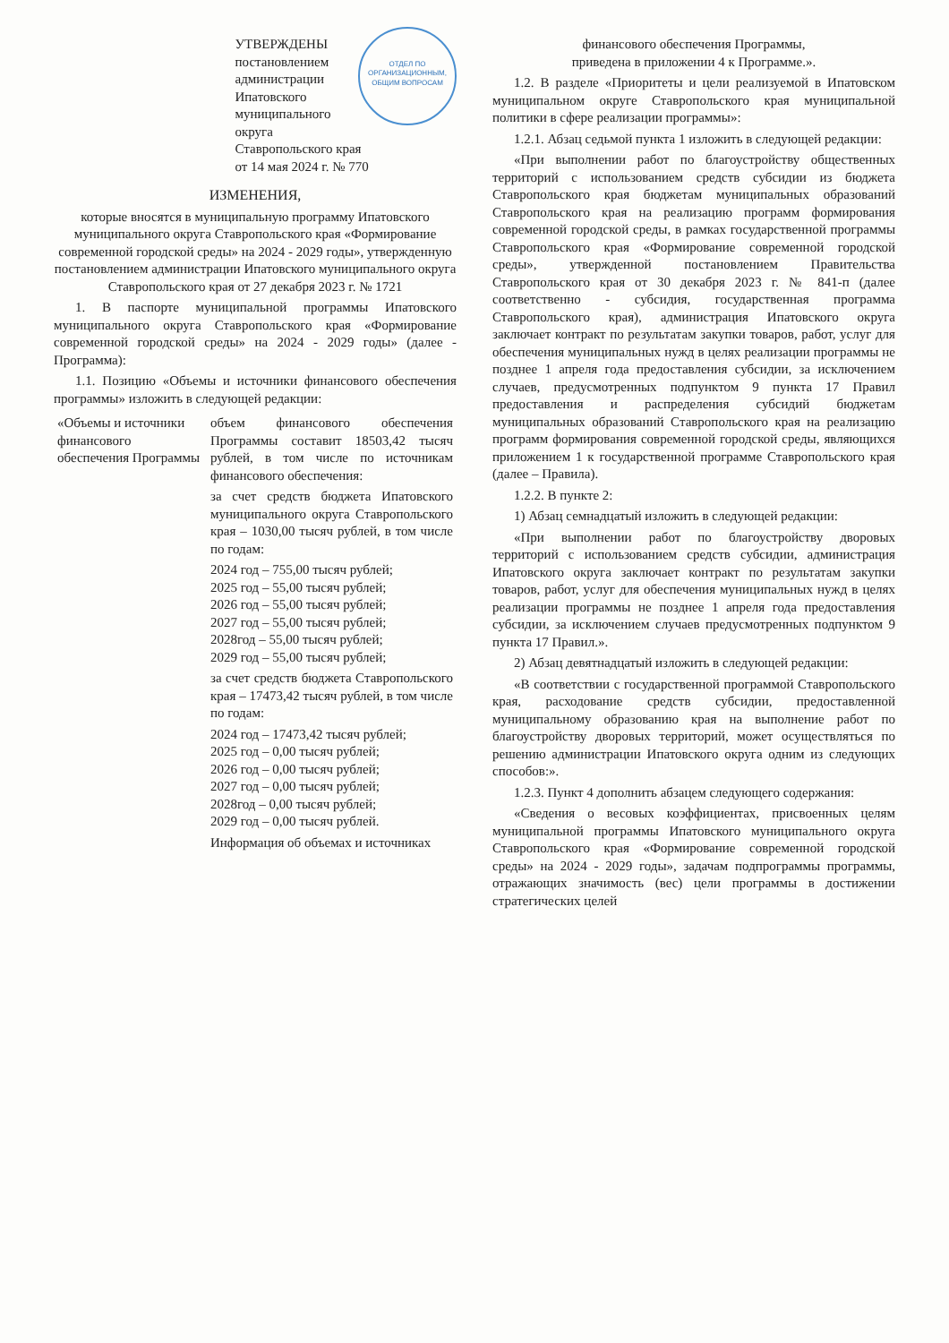ОТДЕЛ ПО ОРГАНИЗАЦИОННЫМ, ОБЩИМ ВОПРОСАМ
УТВЕРЖДЕНЫ
постановлением администрации Ипатовского муниципального округа Ставропольского края
от 14 мая 2024 г. № 770
ИЗМЕНЕНИЯ,
которые вносятся в муниципальную программу Ипатовского муниципального округа Ставропольского края «Формирование современной городской среды» на 2024 - 2029 годы», утвержденную постановлением администрации Ипатовского муниципального округа Ставропольского края от 27 декабря 2023 г. № 1721
1. В паспорте муниципальной программы Ипатовского муниципального округа Ставропольского края «Формирование современной городской среды» на 2024 - 2029 годы» (далее - Программа):
1.1. Позицию «Объемы и источники финансового обеспечения программы» изложить в следующей редакции:
| «Объемы и источники финансового обеспечения Программы | объем финансового обеспечения Программы составит 18503,42 тысяч рублей, в том числе по источникам финансового обеспечения: за счет средств бюджета Ипатовского муниципального округа Ставропольского края – 1030,00 тысяч рублей, в том числе по годам: 2024 год – 755,00 тысяч рублей; 2025 год – 55,00 тысяч рублей; 2026 год – 55,00 тысяч рублей; 2027 год – 55,00 тысяч рублей; 2028год – 55,00 тысяч рублей; 2029 год – 55,00 тысяч рублей; за счет средств бюджета Ставропольского края – 17473,42 тысяч рублей, в том числе по годам: 2024 год – 17473,42 тысяч рублей; 2025 год – 0,00 тысяч рублей; 2026 год – 0,00 тысяч рублей; 2027 год – 0,00 тысяч рублей; 2028год – 0,00 тысяч рублей; 2029 год – 0,00 тысяч рублей. Информация об объемах и источниках |
финансового обеспечения Программы,
приведена в приложении 4 к Программе.».
1.2. В разделе «Приоритеты и цели реализуемой в Ипатовском муниципальном округе Ставропольского края муниципальной политики в сфере реализации программы»:
1.2.1. Абзац седьмой пункта 1 изложить в следующей редакции:
«При выполнении работ по благоустройству общественных территорий с использованием средств субсидии из бюджета Ставропольского края бюджетам муниципальных образований Ставропольского края на реализацию программ формирования современной городской среды, в рамках государственной программы Ставропольского края «Формирование современной городской среды», утвержденной постановлением Правительства Ставропольского края от 30 декабря 2023 г. № 841-п (далее соответственно - субсидия, государственная программа Ставропольского края), администрация Ипатовского округа заключает контракт по результатам закупки товаров, работ, услуг для обеспечения муниципальных нужд в целях реализации программы не позднее 1 апреля года предоставления субсидии, за исключением случаев, предусмотренных подпунктом 9 пункта 17 Правил предоставления и распределения субсидий бюджетам муниципальных образований Ставропольского края на реализацию программ формирования современной городской среды, являющихся приложением 1 к государственной программе Ставропольского края (далее – Правила).
1.2.2. В пункте 2:
1) Абзац семнадцатый изложить в следующей редакции:
«При выполнении работ по благоустройству дворовых территорий с использованием средств субсидии, администрация Ипатовского округа заключает контракт по результатам закупки товаров, работ, услуг для обеспечения муниципальных нужд в целях реализации программы не позднее 1 апреля года предоставления субсидии, за исключением случаев предусмотренных подпунктом 9 пункта 17 Правил.».
2) Абзац девятнадцатый изложить в следующей редакции:
«В соответствии с государственной программой Ставропольского края, расходование средств субсидии, предоставленной муниципальному образованию края на выполнение работ по благоустройству дворовых территорий, может осуществляться по решению администрации Ипатовского округа одним из следующих способов:».
1.2.3. Пункт 4 дополнить абзацем следующего содержания:
«Сведения о весовых коэффициентах, присвоенных целям муниципальной программы Ипатовского муниципального округа Ставропольского края «Формирование современной городской среды» на 2024 - 2029 годы», задачам подпрограммы программы, отражающих значимость (вес) цели программы в достижении стратегических целей